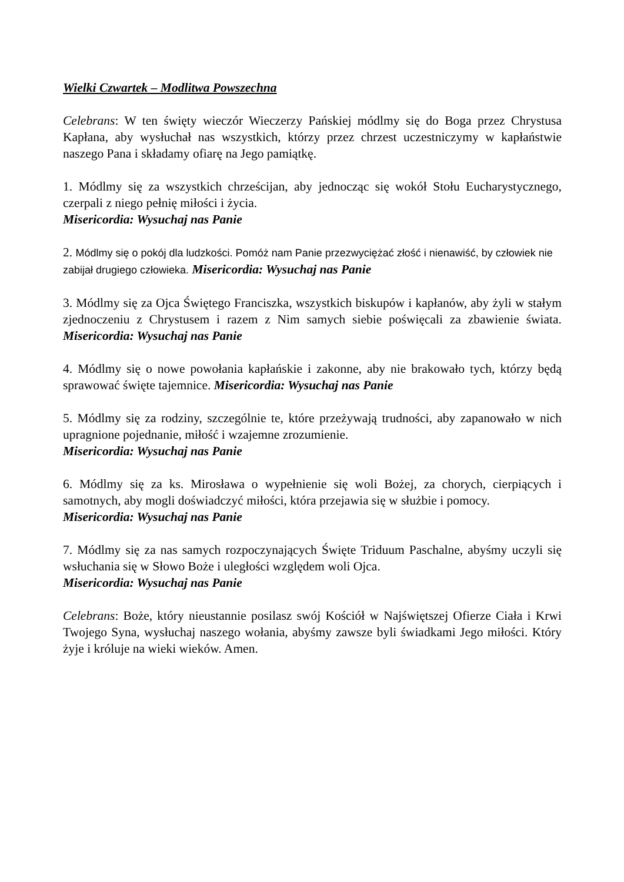Wielki Czwartek – Modlitwa Powszechna
Celebrans: W ten święty wieczór Wieczerzy Pańskiej módlmy się do Boga przez Chrystusa Kapłana, aby wysłuchał nas wszystkich, którzy przez chrzest uczestniczymy w kapłaństwie naszego Pana i składamy ofiarę na Jego pamiątkę.
1. Módlmy się za wszystkich chrześcijan, aby jednocząc się wokół Stołu Eucharystycznego, czerpali z niego pełnię miłości i życia.
Misericordia: Wysuchaj nas Panie
2. Módlmy się o pokój dla ludzkości. Pomóż nam Panie przezwyciężać złość i nienawiść, by człowiek nie zabijał drugiego człowieka. Misericordia: Wysuchaj nas Panie
3. Módlmy się za Ojca Świętego Franciszka, wszystkich biskupów i kapłanów, aby żyli w stałym zjednoczeniu z Chrystusem i razem z Nim samych siebie poświęcali za zbawienie świata. Misericordia: Wysuchaj nas Panie
4. Módlmy się o nowe powołania kapłańskie i zakonne, aby nie brakowało tych, którzy będą sprawować święte tajemnice. Misericordia: Wysuchaj nas Panie
5. Módlmy się za rodziny, szczególnie te, które przeżywają trudności, aby zapanowało w nich upragnione pojednanie, miłość i wzajemne zrozumienie.
Misericordia: Wysuchaj nas Panie
6. Módlmy się za ks. Mirosława o wypełnienie się woli Bożej, za chorych, cierpiących i samotnych, aby mogli doświadczyć miłości, która przejawia się w służbie i pomocy.
Misericordia: Wysuchaj nas Panie
7. Módlmy się za nas samych rozpoczynających Święte Triduum Paschalne, abyśmy uczyli się wsłuchania się w Słowo Boże i uległości względem woli Ojca.
Misericordia: Wysuchaj nas Panie
Celebrans: Boże, który nieustannie posilasz swój Kościół w Najświętszej Ofierze Ciała i Krwi Twojego Syna, wysłuchaj naszego wołania, abyśmy zawsze byli świadkami Jego miłości. Który żyje i króluje na wieki wieków. Amen.